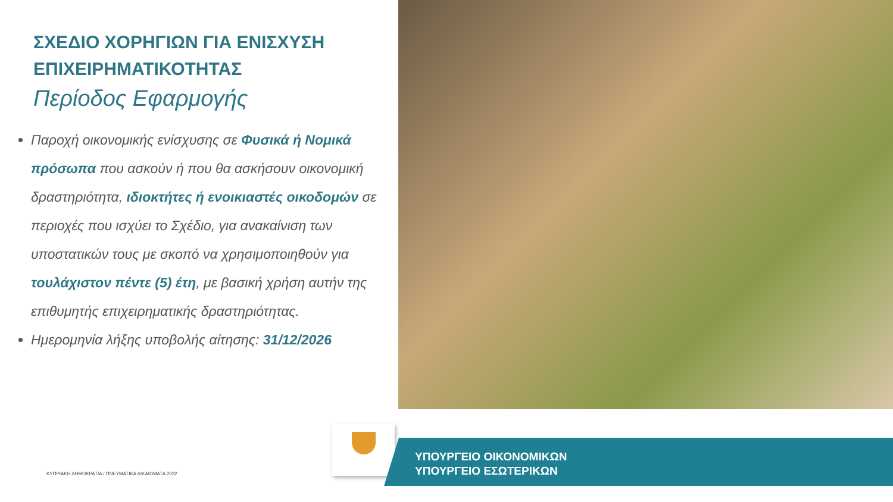ΣΧΕΔΙΟ ΧΟΡΗΓΙΩΝ ΓΙΑ ΕΝΙΣΧΥΣΗ ΕΠΙΧΕΙΡΗΜΑΤΙΚΟΤΗΤΑΣ
Περίοδος Εφαρμογής
Παροχή οικονομικής ενίσχυσης σε Φυσικά ή Νομικά πρόσωπα που ασκούν ή που θα ασκήσουν οικονομική δραστηριότητα, ιδιοκτήτες ή ενοικιαστές οικοδομών σε περιοχές που ισχύει το Σχέδιο, για ανακαίνιση των υποστατικών τους με σκοπό να χρησιμοποιηθούν για τουλάχιστον πέντε (5) έτη, με βασική χρήση αυτήν της επιθυμητής επιχειρηματικής δραστηριότητας.
Ημερομηνία λήξης υποβολής αίτησης: 31/12/2026
ΥΠΟΥΡΓΕΙΟ ΟΙΚΟΝΟΜΙΚΩΝ
ΥΠΟΥΡΓΕΙΟ ΕΣΩΤΕΡΙΚΩΝ
ΚΥΠΡΙΑΚΗ ΔΗΜΟΚΡΑΤΙΑ / ΠΝΕΥΜΑΤΙΚΑ ΔΙΚΑΙΩΜΑΤΑ 2022